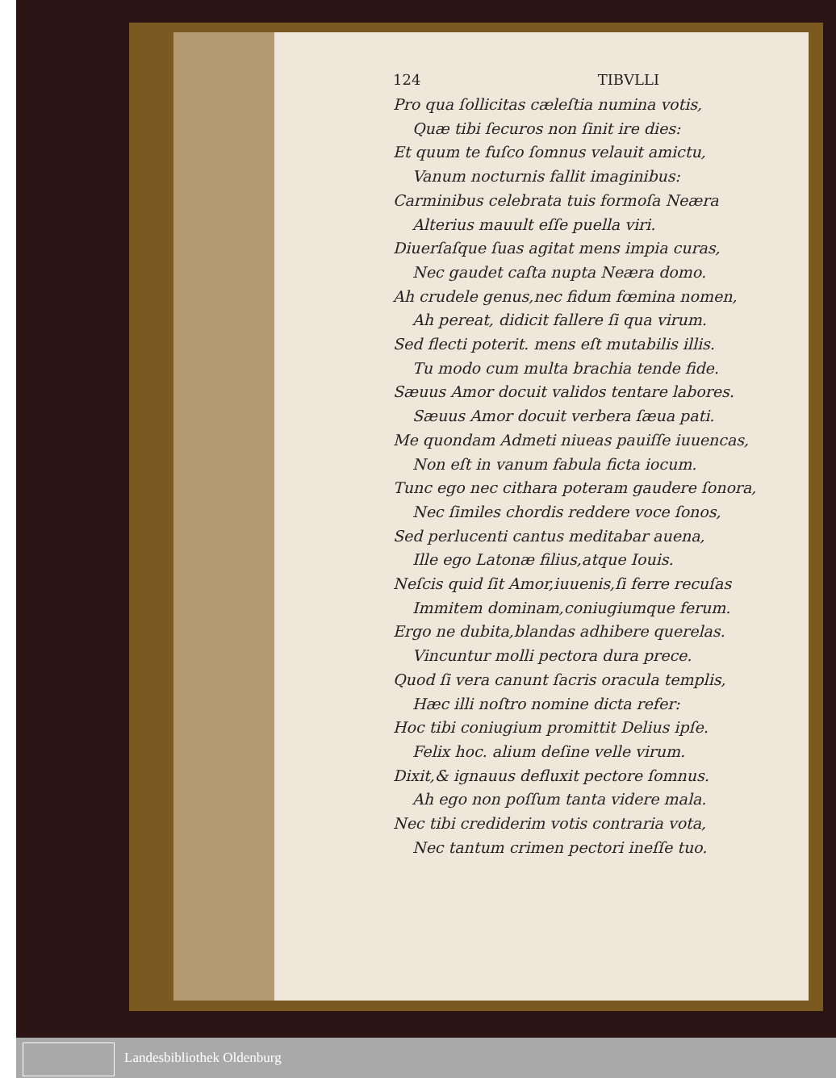124 TIBVLLI
Pro qua ſollicitas cæleſtia numina votis,
Quæ tibi ſecuros non ſinit ire dies:
Et quum te fuſco ſomnus velauit amictu,
Vanum nocturnis fallit imaginibus:
Carminibus celebrata tuis formoſa Neæra
Alterius mauult eſſe puella viri.
Diuerſaſque ſuas agitat mens impia curas,
Nec gaudet caſta nupta Neæra domo.
Ah crudele genus,nec fidum fœmina nomen,
Ah pereat, didicit fallere ſi qua virum.
Sed flecti poterit. mens eſt mutabilis illis.
Tu modo cum multa brachia tende fide.
Sæuus Amor docuit validos tentare labores.
Sæuus Amor docuit verbera ſæua pati.
Me quondam Admeti niueas pauiſſe iuuencas,
Non eſt in vanum fabula ficta iocum.
Tunc ego nec cithara poteram gaudere ſonora,
Nec ſimiles chordis reddere voce ſonos,
Sed perlucenti cantus meditabar auena,
Ille ego Latonæ filius,atque Iouis.
Neſcis quid ſit Amor,iuuenis,ſi ferre recuſas
Immitem dominam,coniugiumque ferum.
Ergo ne dubita,blandas adhibere querelas.
Vincuntur molli pectora dura prece.
Quod ſi vera canunt ſacris oracula templis,
Hæc illi noſtro nomine dicta refer:
Hoc tibi coniugium promittit Delius ipſe.
Felix hoc. alium deſine velle virum.
Dixit,& ignauus defluxit pectore ſomnus.
Ah ego non poſſum tanta videre mala.
Nec tibi crediderim votis contraria vota,
Nec tantum crimen pectori ineſſe tuo.
Landesbibliothek Oldenburg